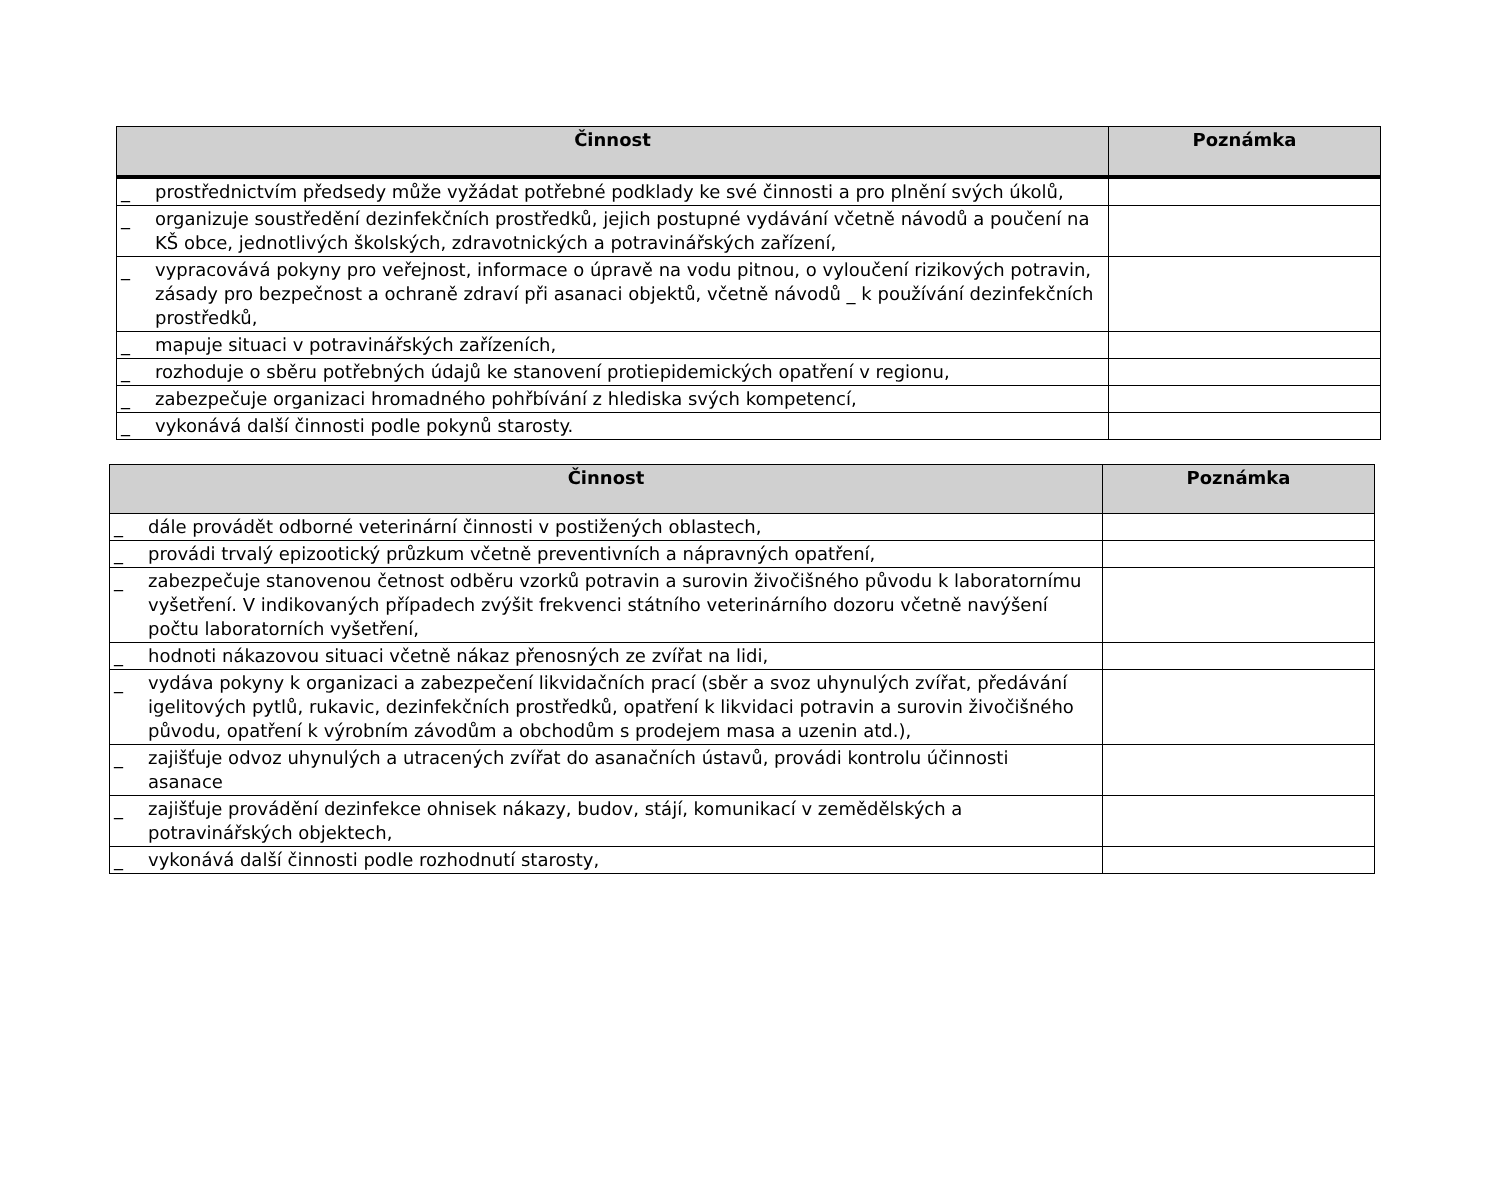| Činnost | Poznámka |
| --- | --- |
| _ prostřednictvím předsedy může vyžádat potřebné podklady ke své činnosti a pro plnění svých úkolů, | |
| _ organizuje soustředění dezinfekčních prostředků, jejich postupné vydávání včetně návodů a poučení na KŠ obce, jednotlivých školských, zdravotnických a potravinářských zařízení, | |
| _ vypracovává pokyny pro veřejnost, informace o úpravě na vodu pitnou, o vyloučení rizikových potravin, zásady pro bezpečnost a ochraně zdraví při asanaci objektů, včetně návodů _ k používání dezinfekčních prostředků, | |
| _ mapuje situaci v potravinářských zařízeních, | |
| _ rozhoduje o sběru potřebných údajů ke stanovení protiepidemických opatření v regionu, | |
| _ zabezpečuje organizaci hromadného pohřbívání z hlediska svých kompetencí, | |
| _ vykonává další činnosti podle pokynů starosty. | |
| Činnost | Poznámka |
| --- | --- |
| _ dále provádět odborné veterinární činnosti v postižených oblastech, | |
| _ provádi trvalý epizootický průzkum včetně preventivních a nápravných opatření, | |
| _ zabezpečuje stanovenou četnost odběru vzorků potravin a surovin živočišného původu k laboratornímu vyšetření. V indikovaných případech zvýšit frekvenci státního veterinárního dozoru včetně navýšení počtu laboratorních vyšetření, | |
| _ hodnoti nákazovou situaci včetně nákaz přenosných ze zvířat na lidi, | |
| _ vydáva pokyny k organizaci a zabezpečení likvidačních prací (sběr a svoz uhynulých zvířat, předávání igelitových pytlů, rukavic, dezinfekčních prostředků, opatření k likvidaci potravin a surovin živočišného původu, opatření k výrobním závodům a obchodům s prodejem masa a uzenin atd.), | |
| _ zajišťuje odvoz uhynulých a utracených zvířat do asanačních ústavů, provádi kontrolu účinnosti asanace | |
| _ zajišťuje provádění dezinfekce ohnisek nákazy, budov, stájí, komunikací v zemědělských a potravinářských objektech, | |
| _ vykonává další činnosti podle rozhodnutí starosty, | |